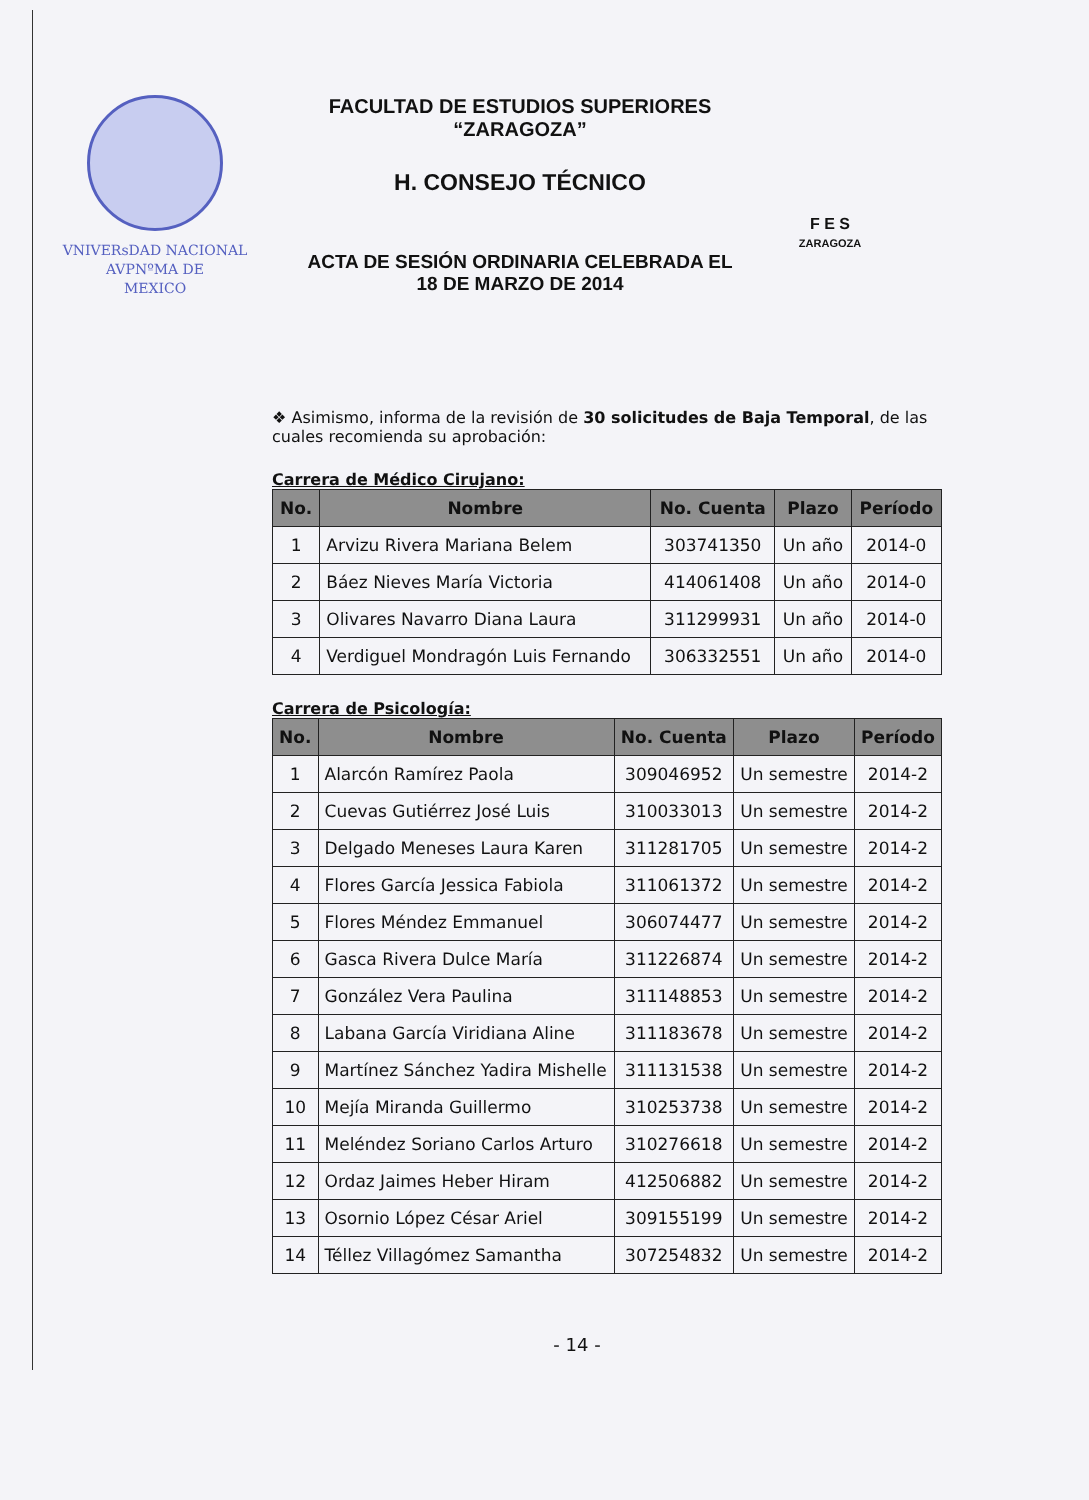VNIVERsDAD NACIONAL
AVPNºMA DE
MEXICO
FACULTAD DE ESTUDIOS SUPERIORES
“ZARAGOZA”
H. CONSEJO TÉCNICO
ACTA DE SESIÓN ORDINARIA CELEBRADA EL
18 DE MARZO DE 2014
F E S
ZARAGOZA
❖ Asimismo, informa de la revisión de 30 solicitudes de Baja Temporal, de las cuales recomienda su aprobación:
Carrera de Médico Cirujano:
| No. | Nombre | No. Cuenta | Plazo | Período |
| --- | --- | --- | --- | --- |
| 1 | Arvizu Rivera Mariana Belem | 303741350 | Un año | 2014-0 |
| 2 | Báez Nieves María Victoria | 414061408 | Un año | 2014-0 |
| 3 | Olivares Navarro Diana Laura | 311299931 | Un año | 2014-0 |
| 4 | Verdiguel Mondragón Luis Fernando | 306332551 | Un año | 2014-0 |
Carrera de Psicología:
| No. | Nombre | No. Cuenta | Plazo | Período |
| --- | --- | --- | --- | --- |
| 1 | Alarcón Ramírez Paola | 309046952 | Un semestre | 2014-2 |
| 2 | Cuevas Gutiérrez José Luis | 310033013 | Un semestre | 2014-2 |
| 3 | Delgado Meneses Laura Karen | 311281705 | Un semestre | 2014-2 |
| 4 | Flores García Jessica Fabiola | 311061372 | Un semestre | 2014-2 |
| 5 | Flores Méndez Emmanuel | 306074477 | Un semestre | 2014-2 |
| 6 | Gasca Rivera Dulce María | 311226874 | Un semestre | 2014-2 |
| 7 | González Vera Paulina | 311148853 | Un semestre | 2014-2 |
| 8 | Labana García Viridiana Aline | 311183678 | Un semestre | 2014-2 |
| 9 | Martínez Sánchez Yadira Mishelle | 311131538 | Un semestre | 2014-2 |
| 10 | Mejía Miranda Guillermo | 310253738 | Un semestre | 2014-2 |
| 11 | Meléndez Soriano Carlos Arturo | 310276618 | Un semestre | 2014-2 |
| 12 | Ordaz Jaimes Heber Hiram | 412506882 | Un semestre | 2014-2 |
| 13 | Osornio López César Ariel | 309155199 | Un semestre | 2014-2 |
| 14 | Téllez Villagómez Samantha | 307254832 | Un semestre | 2014-2 |
- 14 -